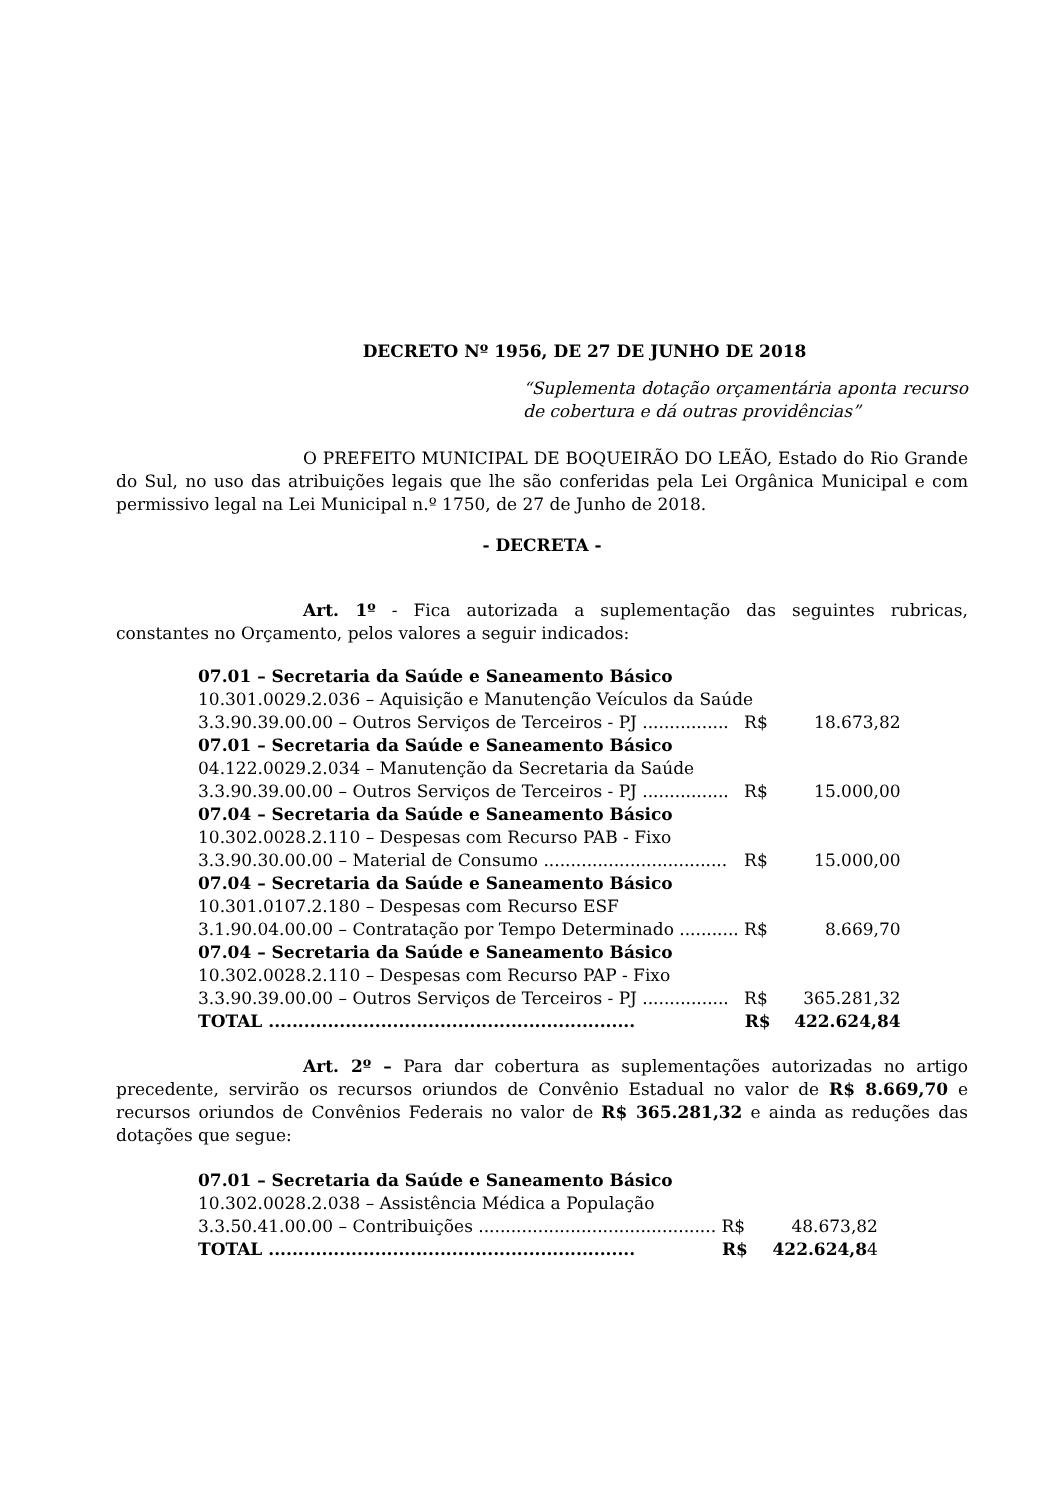DECRETO Nº 1956, DE 27 DE JUNHO DE 2018
“Suplementa dotação orçamentária aponta recurso de cobertura e dá outras providências”
O PREFEITO MUNICIPAL DE BOQUEIRÃO DO LEÃO, Estado do Rio Grande do Sul, no uso das atribuições legais que lhe são conferidas pela Lei Orgânica Municipal e com permissivo legal na Lei Municipal n.º 1750, de 27 de Junho de 2018.
- DECRETA -
Art. 1º - Fica autorizada a suplementação das seguintes rubricas, constantes no Orçamento, pelos valores a seguir indicados:
| 07.01 – Secretaria da Saúde e Saneamento Básico | | |
| 10.301.0029.2.036 – Aquisição e Manutenção Veículos da Saúde | | |
| 3.3.90.39.00.00 – Outros Serviços de Terceiros - PJ ................ | R$ | 18.673,82 |
| 07.01 – Secretaria da Saúde e Saneamento Básico | | |
| 04.122.0029.2.034 – Manutenção da Secretaria da Saúde | | |
| 3.3.90.39.00.00 – Outros Serviços de Terceiros - PJ ................ | R$ | 15.000,00 |
| 07.04 – Secretaria da Saúde e Saneamento Básico | | |
| 10.302.0028.2.110 – Despesas com Recurso PAB - Fixo | | |
| 3.3.90.30.00.00 – Material de Consumo .................................. | R$ | 15.000,00 |
| 07.04 – Secretaria da Saúde e Saneamento Básico | | |
| 10.301.0107.2.180 – Despesas com Recurso ESF | | |
| 3.1.90.04.00.00 – Contratação por Tempo Determinado ........... | R$ | 8.669,70 |
| 07.04 – Secretaria da Saúde e Saneamento Básico | | |
| 10.302.0028.2.110 – Despesas com Recurso PAP - Fixo | | |
| 3.3.90.39.00.00 – Outros Serviços de Terceiros - PJ ................ | R$ | 365.281,32 |
| TOTAL .............................................................. | R$ | 422.624,84 |
Art. 2º – Para dar cobertura as suplementações autorizadas no artigo precedente, servirão os recursos oriundos de Convênio Estadual no valor de R$ 8.669,70 e recursos oriundos de Convênios Federais no valor de R$ 365.281,32 e ainda as reduções das dotações que segue:
| 07.01 – Secretaria da Saúde e Saneamento Básico | | |
| 10.302.0028.2.038 – Assistência Médica a População | | |
| 3.3.50.41.00.00 – Contribuições ............................................ | R$ | 48.673,82 |
| TOTAL .............................................................. | R$ | 422.624,8 4 |